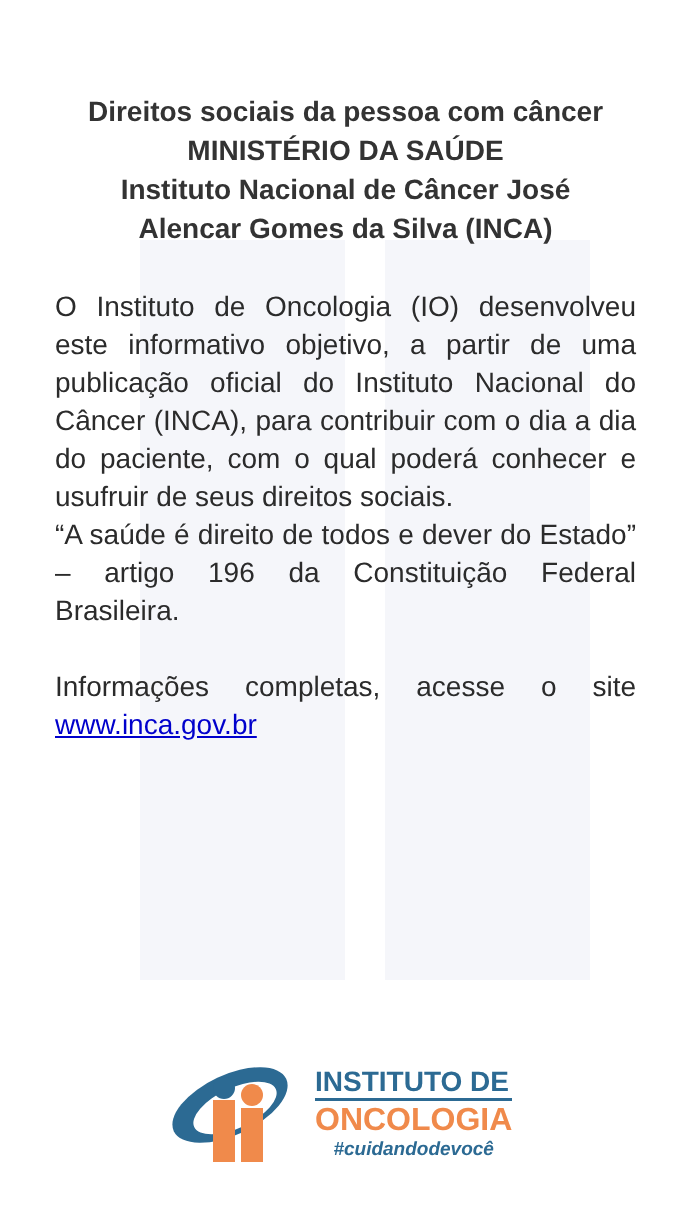Direitos sociais da pessoa com câncer
MINISTÉRIO DA SAÚDE
Instituto Nacional de Câncer José
Alencar Gomes da Silva (INCA)
O Instituto de Oncologia (IO) desenvolveu este informativo objetivo, a partir de uma publicação oficial do Instituto Nacional do Câncer (INCA), para contribuir com o dia a dia do paciente, com o qual poderá conhecer e usufruir de seus direitos sociais.
“A saúde é direito de todos e dever do Estado” – artigo 196 da Constituição Federal Brasileira.
Informações completas, acesse o site www.inca.gov.br
INSTITUTO DE
ONCOLOGIA
#cuidandodevocê